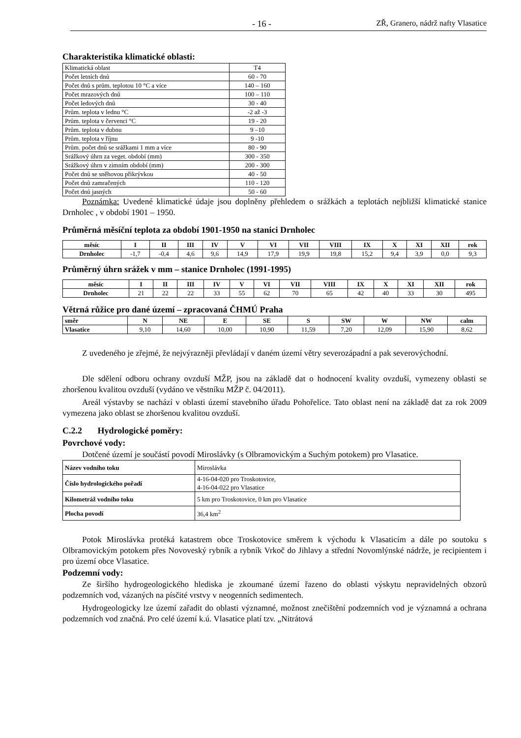- 16 - ZŘ, Granero, nádrž nafty Vlasatice
Charakteristika klimatické oblasti:
| Klimatická oblast | T4 |
| Počet letních dnů | 60 - 70 |
| Počet dnů s prům. teplotou 10 °C a více | 140 – 160 |
| Počet mrazových dnů | 100 – 110 |
| Počet ledových dnů | 30 - 40 |
| Prům. teplota v lednu °C | -2 až -3 |
| Prům. teplota v červenci °C | 19 - 20 |
| Prům. teplota v dubnu | 9 –10 |
| Prům. teplota v říjnu | 9 -10 |
| Prům. počet dnů se srážkami 1 mm a více | 80 - 90 |
| Srážkový úhrn za veget. období (mm) | 300 - 350 |
| Srážkový úhrn v zimním období (mm) | 200 - 300 |
| Počet dnů se sněhovou přikrývkou | 40 - 50 |
| Počet dnů zamračených | 110 - 120 |
| Počet dnů jasných | 50 - 60 |
Poznámka: Uvedené klimatické údaje jsou doplněny přehledem o srážkách a teplotách nejbližší klimatické stanice Drnholec , v období 1901 – 1950.
Průměrná měsíční teplota za období 1901-1950 na stanici Drnholec
| měsíc | I | II | III | IV | V | VI | VII | VIII | IX | X | XI | XII | rok |
| --- | --- | --- | --- | --- | --- | --- | --- | --- | --- | --- | --- | --- | --- |
| Drnholec | -1,7 | -0,4 | 4,6 | 9,6 | 14,9 | 17,9 | 19,9 | 19,8 | 15,2 | 9,4 | 3,9 | 0,0 | 9,3 |
Průměrný úhrn srážek v mm – stanice Drnholec (1991-1995)
| měsíc | I | II | III | IV | V | VI | VII | VIII | IX | X | XI | XII | rok |
| --- | --- | --- | --- | --- | --- | --- | --- | --- | --- | --- | --- | --- | --- |
| Drnholec | 21 | 22 | 22 | 33 | 55 | 62 | 70 | 65 | 42 | 40 | 33 | 30 | 495 |
Větrná růžice pro dané území – zpracovaná ČHMÚ Praha
| směr | N | NE | E | SE | S | SW | W | NW | calm |
| --- | --- | --- | --- | --- | --- | --- | --- | --- | --- |
| Vlasatice | 9,10 | 14,60 | 10,00 | 10,90 | 11,59 | 7,20 | 12,09 | 15,90 | 8,62 |
Z uvedeného je zřejmé, že nejvýrazněji převládají v daném území větry severozápadní a pak severovýchodní.
Dle sdělení odboru ochrany ovzduší MŽP, jsou na základě dat o hodnocení kvality ovzduší, vymezeny oblasti se zhoršenou kvalitou ovzduší (vydáno ve věstníku MŽP č. 04/2011).
Areál výstavby se nachází v oblasti území stavebního úřadu Pohořelice. Tato oblast není na základě dat za rok 2009 vymezena jako oblast se zhoršenou kvalitou ovzduší.
C.2.2 Hydrologické poměry:
Povrchové vody:
Dotčené území je součástí povodí Miroslávky (s Olbramovickým a Suchým potokem) pro Vlasatice.
| Název vodního toku | Miroslávka |
| Číslo hydrologického pořadí | 4-16-04-020 pro Troskotovice, 4-16-04-022 pro Vlasatice |
| Kilometráž vodního toku | 5 km pro Troskotovice, 0 km pro Vlasatice |
| Plocha povodí | 36,4 km<sup>2</sup> |
Potok Miroslávka protéká katastrem obce Troskotovice směrem k východu k Vlasaticím a dále po soutoku s Olbramovickým potokem přes Novoveský rybník a rybník Vrkoč do Jihlavy a střední Novomlýnské nádrže, je recipientem i pro území obce Vlasatice.
Podzemní vody:
Ze širšího hydrogeologického hlediska je zkoumané území řazeno do oblasti výskytu nepravidelných obzorů podzemních vod, vázaných na písčité vrstvy v neogenních sedimentech.
Hydrogeologicky lze území zařadit do oblasti významné, možnost znečištění podzemních vod je významná a ochrana podzemních vod značná. Pro celé území k.ú. Vlasatice platí tzv. „Nitrátová